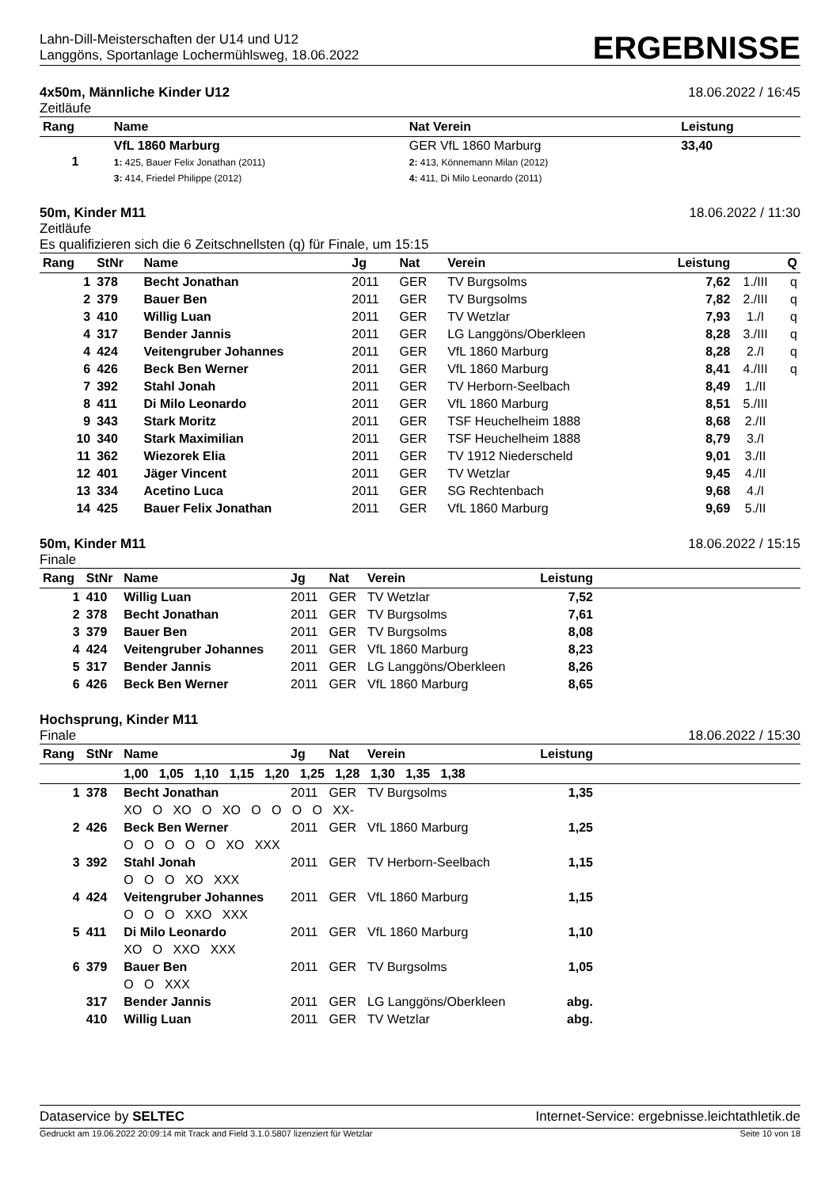Lahn-Dill-Meisterschaften der U14 und U12
Langgöns, Sportanlage Lochermühlsweg, 18.06.2022
ERGEBNISSE
4x50m, Männliche Kinder U12 18.06.2022 / 16:45
Zeitläufe
| Rang | Name | Nat Verein | Leistung | |
| --- | --- | --- | --- | --- |
| 1 | VfL 1860 Marburg 1: 425, Bauer Felix Jonathan (2011) 3: 414, Friedel Philippe (2012) | GER VfL 1860 Marburg 2: 413, Könnemann Milan (2012) 4: 411, Di Milo Leonardo (2011) | 33,40 | |
50m, Kinder M11 18.06.2022 / 11:30
Zeitläufe
Es qualifizieren sich die 6 Zeitschnellsten (q) für Finale, um 15:15
| Rang | StNr | Name | Jg | Nat | Verein | Leistung | | Q |
| --- | --- | --- | --- | --- | --- | --- | --- | --- |
| 1 | 378 | Becht Jonathan | 2011 | GER | TV Burgsolms | 7,62 | 1./III | q |
| 2 | 379 | Bauer Ben | 2011 | GER | TV Burgsolms | 7,82 | 2./III | q |
| 3 | 410 | Willig Luan | 2011 | GER | TV Wetzlar | 7,93 | 1./I | q |
| 4 | 317 | Bender Jannis | 2011 | GER | LG Langgöns/Oberkleen | 8,28 | 3./III | q |
| 4 | 424 | Veitengruber Johannes | 2011 | GER | VfL 1860 Marburg | 8,28 | 2./I | q |
| 6 | 426 | Beck Ben Werner | 2011 | GER | VfL 1860 Marburg | 8,41 | 4./III | q |
| 7 | 392 | Stahl Jonah | 2011 | GER | TV Herborn-Seelbach | 8,49 | 1./II | |
| 8 | 411 | Di Milo Leonardo | 2011 | GER | VfL 1860 Marburg | 8,51 | 5./III | |
| 9 | 343 | Stark Moritz | 2011 | GER | TSF Heuchelheim 1888 | 8,68 | 2./II | |
| 10 | 340 | Stark Maximilian | 2011 | GER | TSF Heuchelheim 1888 | 8,79 | 3./I | |
| 11 | 362 | Wiezorek Elia | 2011 | GER | TV 1912 Niederscheld | 9,01 | 3./II | |
| 12 | 401 | Jäger Vincent | 2011 | GER | TV Wetzlar | 9,45 | 4./II | |
| 13 | 334 | Acetino Luca | 2011 | GER | SG Rechtenbach | 9,68 | 4./I | |
| 14 | 425 | Bauer Felix Jonathan | 2011 | GER | VfL 1860 Marburg | 9,69 | 5./II | |
50m, Kinder M11 18.06.2022 / 15:15
Finale
| Rang | StNr | Name | Jg | Nat | Verein | Leistung | |
| --- | --- | --- | --- | --- | --- | --- | --- |
| 1 | 410 | Willig Luan | 2011 | GER | TV Wetzlar | 7,52 | |
| 2 | 378 | Becht Jonathan | 2011 | GER | TV Burgsolms | 7,61 | |
| 3 | 379 | Bauer Ben | 2011 | GER | TV Burgsolms | 8,08 | |
| 4 | 424 | Veitengruber Johannes | 2011 | GER | VfL 1860 Marburg | 8,23 | |
| 5 | 317 | Bender Jannis | 2011 | GER | LG Langgöns/Oberkleen | 8,26 | |
| 6 | 426 | Beck Ben Werner | 2011 | GER | VfL 1860 Marburg | 8,65 | |
Hochsprung, Kinder M11
Finale 18.06.2022 / 15:30
| Rang | StNr | Name | Jg | Nat | Verein | Leistung | |
| --- | --- | --- | --- | --- | --- | --- | --- |
| | | 1,00 1,05 1,10 1,15 1,20 1,25 1,28 1,30 1,35 1,38 | | | | | |
| 1 | 378 | Becht Jonathan | 2011 | GER | TV Burgsolms | 1,35 | |
| | | XO O XO O XO O O O O XX- | | | | | |
| 2 | 426 | Beck Ben Werner | 2011 | GER | VfL 1860 Marburg | 1,25 | |
| | | O O O O O XO XXX | | | | | |
| 3 | 392 | Stahl Jonah | 2011 | GER | TV Herborn-Seelbach | 1,15 | |
| | | O O O XO XXX | | | | | |
| 4 | 424 | Veitengruber Johannes | 2011 | GER | VfL 1860 Marburg | 1,15 | |
| | | O O O XXO XXX | | | | | |
| 5 | 411 | Di Milo Leonardo | 2011 | GER | VfL 1860 Marburg | 1,10 | |
| | | XO O XXO XXX | | | | | |
| 6 | 379 | Bauer Ben | 2011 | GER | TV Burgsolms | 1,05 | |
| | | O O XXX | | | | | |
| | 317 | Bender Jannis | 2011 | GER | LG Langgöns/Oberkleen | abg. | |
| | 410 | Willig Luan | 2011 | GER | TV Wetzlar | abg. | |
Dataservice by SELTEC Internet-Service: ergebnisse.leichtathletik.de
Gedruckt am 19.06.2022 20:09:14 mit Track and Field 3.1.0.5807 lizenziert für Wetzlar Seite 10 von 18